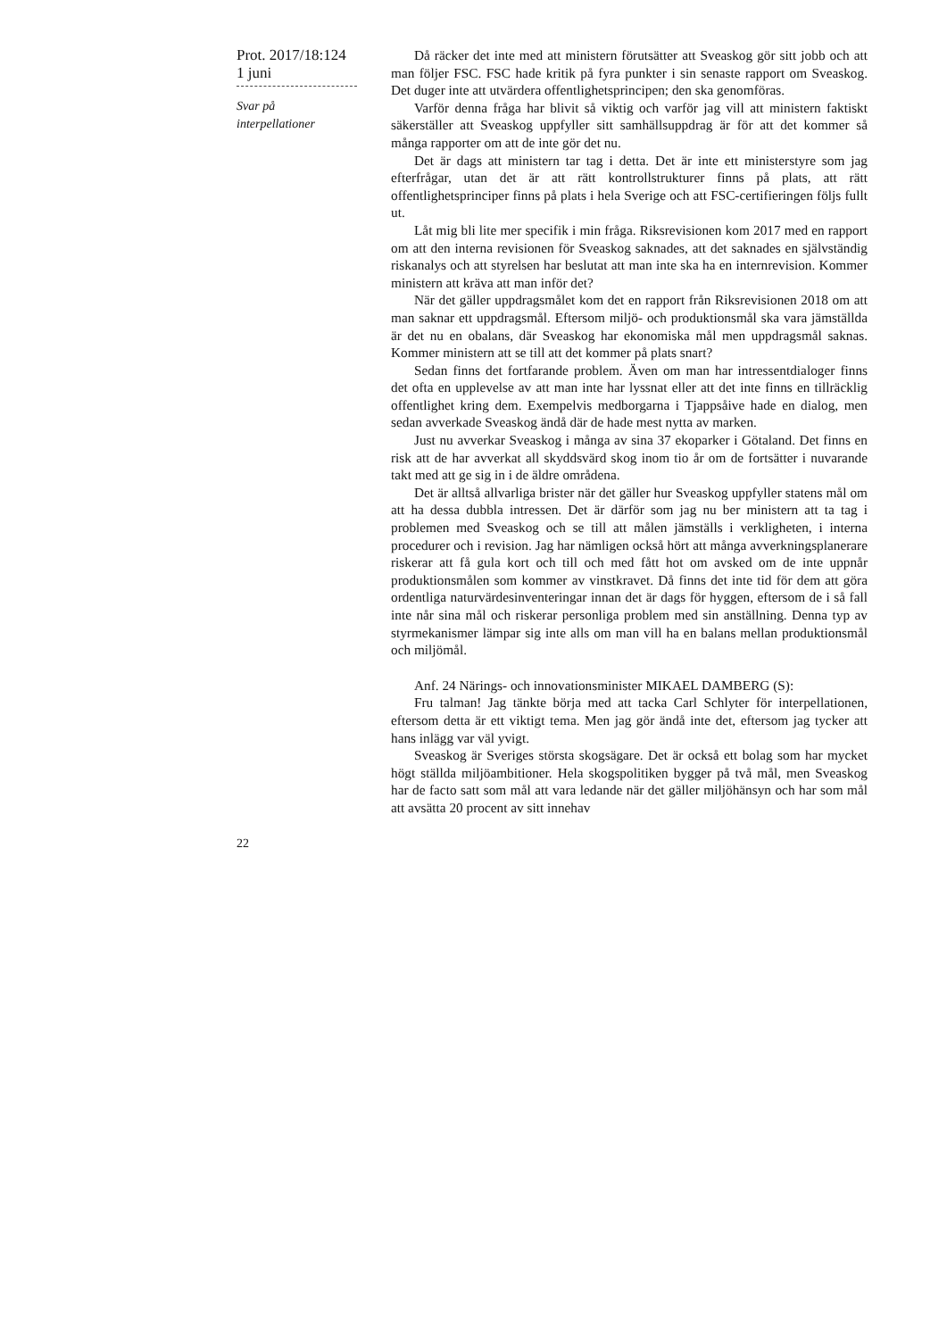Prot. 2017/18:124
1 juni
Svar på
interpellationer
Då räcker det inte med att ministern förutsätter att Sveaskog gör sitt jobb och att man följer FSC. FSC hade kritik på fyra punkter i sin senaste rapport om Sveaskog. Det duger inte att utvärdera offentlighetsprincipen; den ska genomföras.
Varför denna fråga har blivit så viktig och varför jag vill att ministern faktiskt säkerställer att Sveaskog uppfyller sitt samhällsuppdrag är för att det kommer så många rapporter om att de inte gör det nu.
Det är dags att ministern tar tag i detta. Det är inte ett ministerstyre som jag efterfrågar, utan det är att rätt kontrollstrukturer finns på plats, att rätt offentlighetsprinciper finns på plats i hela Sverige och att FSC-certifieringen följs fullt ut.
Låt mig bli lite mer specifik i min fråga. Riksrevisionen kom 2017 med en rapport om att den interna revisionen för Sveaskog saknades, att det saknades en självständig riskanalys och att styrelsen har beslutat att man inte ska ha en internrevision. Kommer ministern att kräva att man inför det?
När det gäller uppdragsmålet kom det en rapport från Riksrevisionen 2018 om att man saknar ett uppdragsmål. Eftersom miljö- och produktionsmål ska vara jämställda är det nu en obalans, där Sveaskog har ekonomiska mål men uppdragsmål saknas. Kommer ministern att se till att det kommer på plats snart?
Sedan finns det fortfarande problem. Även om man har intressentdialoger finns det ofta en upplevelse av att man inte har lyssnat eller att det inte finns en tillräcklig offentlighet kring dem. Exempelvis medborgarna i Tjappsåive hade en dialog, men sedan avverkade Sveaskog ändå där de hade mest nytta av marken.
Just nu avverkar Sveaskog i många av sina 37 ekoparker i Götaland. Det finns en risk att de har avverkat all skyddsvärd skog inom tio år om de fortsätter i nuvarande takt med att ge sig in i de äldre områdena.
Det är alltså allvarliga brister när det gäller hur Sveaskog uppfyller statens mål om att ha dessa dubbla intressen. Det är därför som jag nu ber ministern att ta tag i problemen med Sveaskog och se till att målen jämställs i verkligheten, i interna procedurer och i revision. Jag har nämligen också hört att många avverkningsplanerare riskerar att få gula kort och till och med fått hot om avsked om de inte uppnår produktionsmålen som kommer av vinstkravet. Då finns det inte tid för dem att göra ordentliga naturvärdesinventeringar innan det är dags för hyggen, eftersom de i så fall inte når sina mål och riskerar personliga problem med sin anställning. Denna typ av styrmekanismer lämpar sig inte alls om man vill ha en balans mellan produktionsmål och miljömål.
Anf. 24 Närings- och innovationsminister MIKAEL DAMBERG (S):
Fru talman! Jag tänkte börja med att tacka Carl Schlyter för interpellationen, eftersom detta är ett viktigt tema. Men jag gör ändå inte det, eftersom jag tycker att hans inlägg var väl yvigt.
Sveaskog är Sveriges största skogsägare. Det är också ett bolag som har mycket högt ställda miljöambitioner. Hela skogspolitiken bygger på två mål, men Sveaskog har de facto satt som mål att vara ledande när det gäller miljöhänsyn och har som mål att avsätta 20 procent av sitt innehav
22